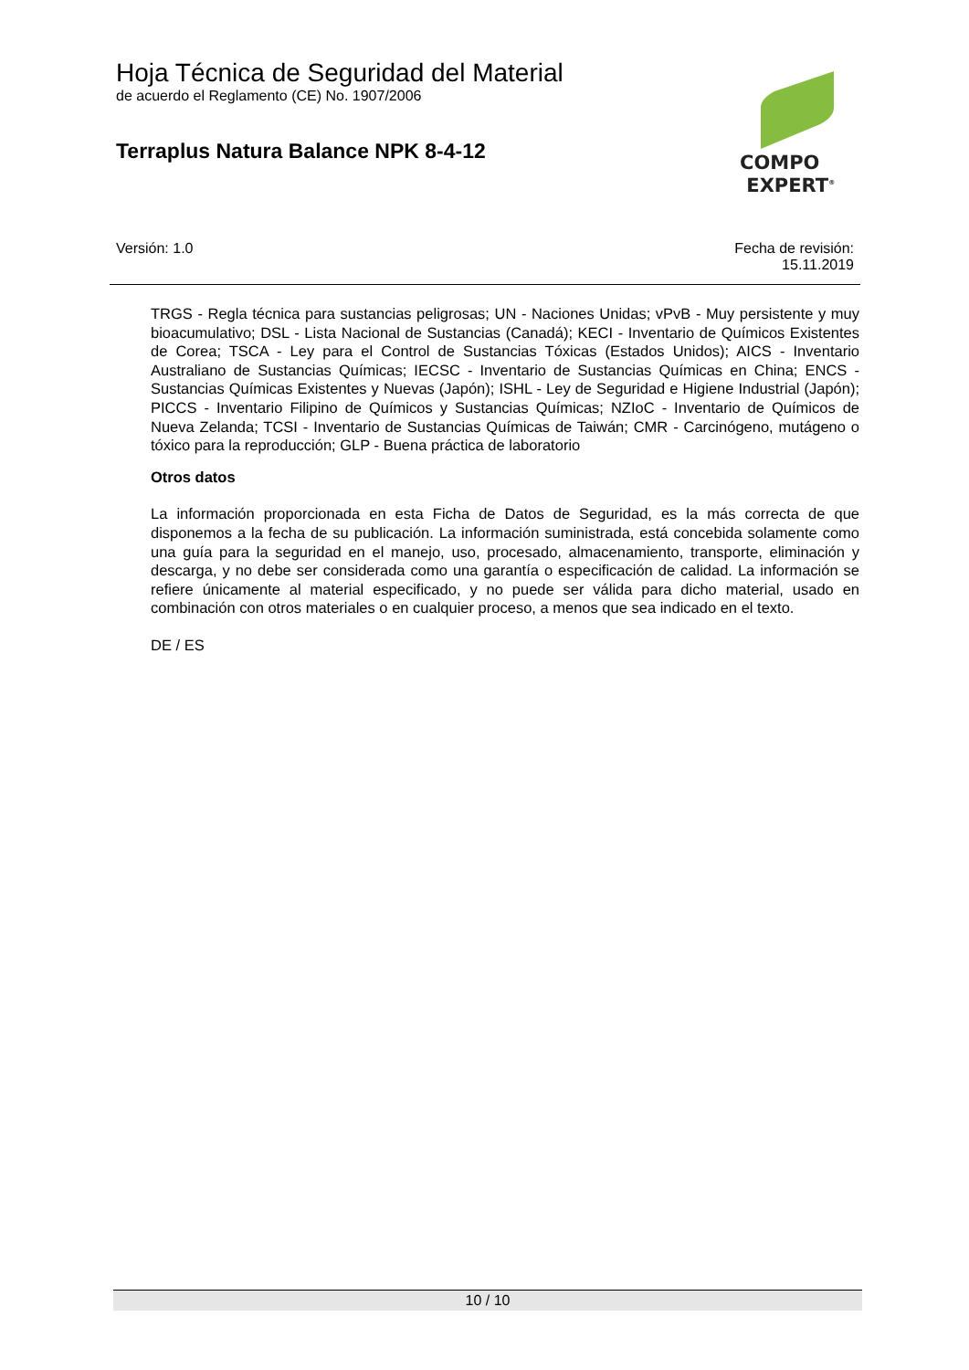Hoja Técnica de Seguridad del Material
de acuerdo el Reglamento (CE) No. 1907/2006
Terraplus Natura Balance NPK 8-4-12
COMPO
EXPERT<sup>®</sup>
Versión: 1.0 Fecha de revisión:
15.11.2019
TRGS - Regla técnica para sustancias peligrosas; UN - Naciones Unidas; vPvB - Muy persistente y muy bioacumulativo; DSL - Lista Nacional de Sustancias (Canadá); KECI - Inventario de Químicos Existentes de Corea; TSCA - Ley para el Control de Sustancias Tóxicas (Estados Unidos); AICS - Inventario Australiano de Sustancias Químicas; IECSC - Inventario de Sustancias Químicas en China; ENCS - Sustancias Químicas Existentes y Nuevas (Japón); ISHL - Ley de Seguridad e Higiene Industrial (Japón); PICCS - Inventario Filipino de Químicos y Sustancias Químicas; NZIoC - Inventario de Químicos de Nueva Zelanda; TCSI - Inventario de Sustancias Químicas de Taiwán; CMR - Carcinógeno, mutágeno o tóxico para la reproducción; GLP - Buena práctica de laboratorio
Otros datos
La información proporcionada en esta Ficha de Datos de Seguridad, es la más correcta de que disponemos a la fecha de su publicación. La información suministrada, está concebida solamente como una guía para la seguridad en el manejo, uso, procesado, almacenamiento, transporte, eliminación y descarga, y no debe ser considerada como una garantía o especificación de calidad. La información se refiere únicamente al material especificado, y no puede ser válida para dicho material, usado en combinación con otros materiales o en cualquier proceso, a menos que sea indicado en el texto.
DE / ES
10 / 10